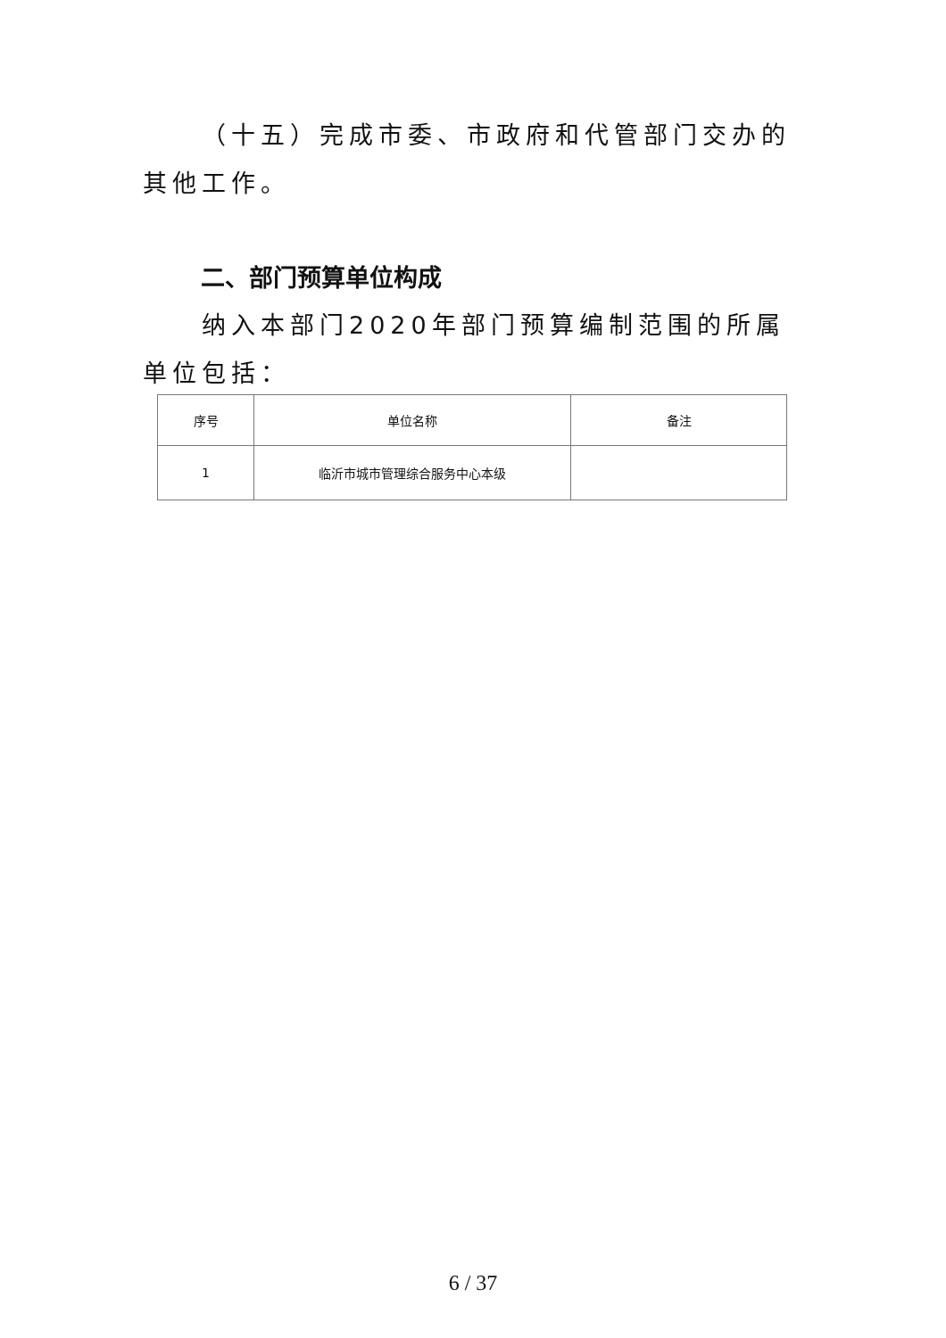（十五）完成市委、市政府和代管部门交办的其他工作。
二、部门预算单位构成
纳入本部门2020年部门预算编制范围的所属单位包括：
| 序号 | 单位名称 | 备注 |
| --- | --- | --- |
| 1 | 临沂市城市管理综合服务中心本级 | |
6 / 37